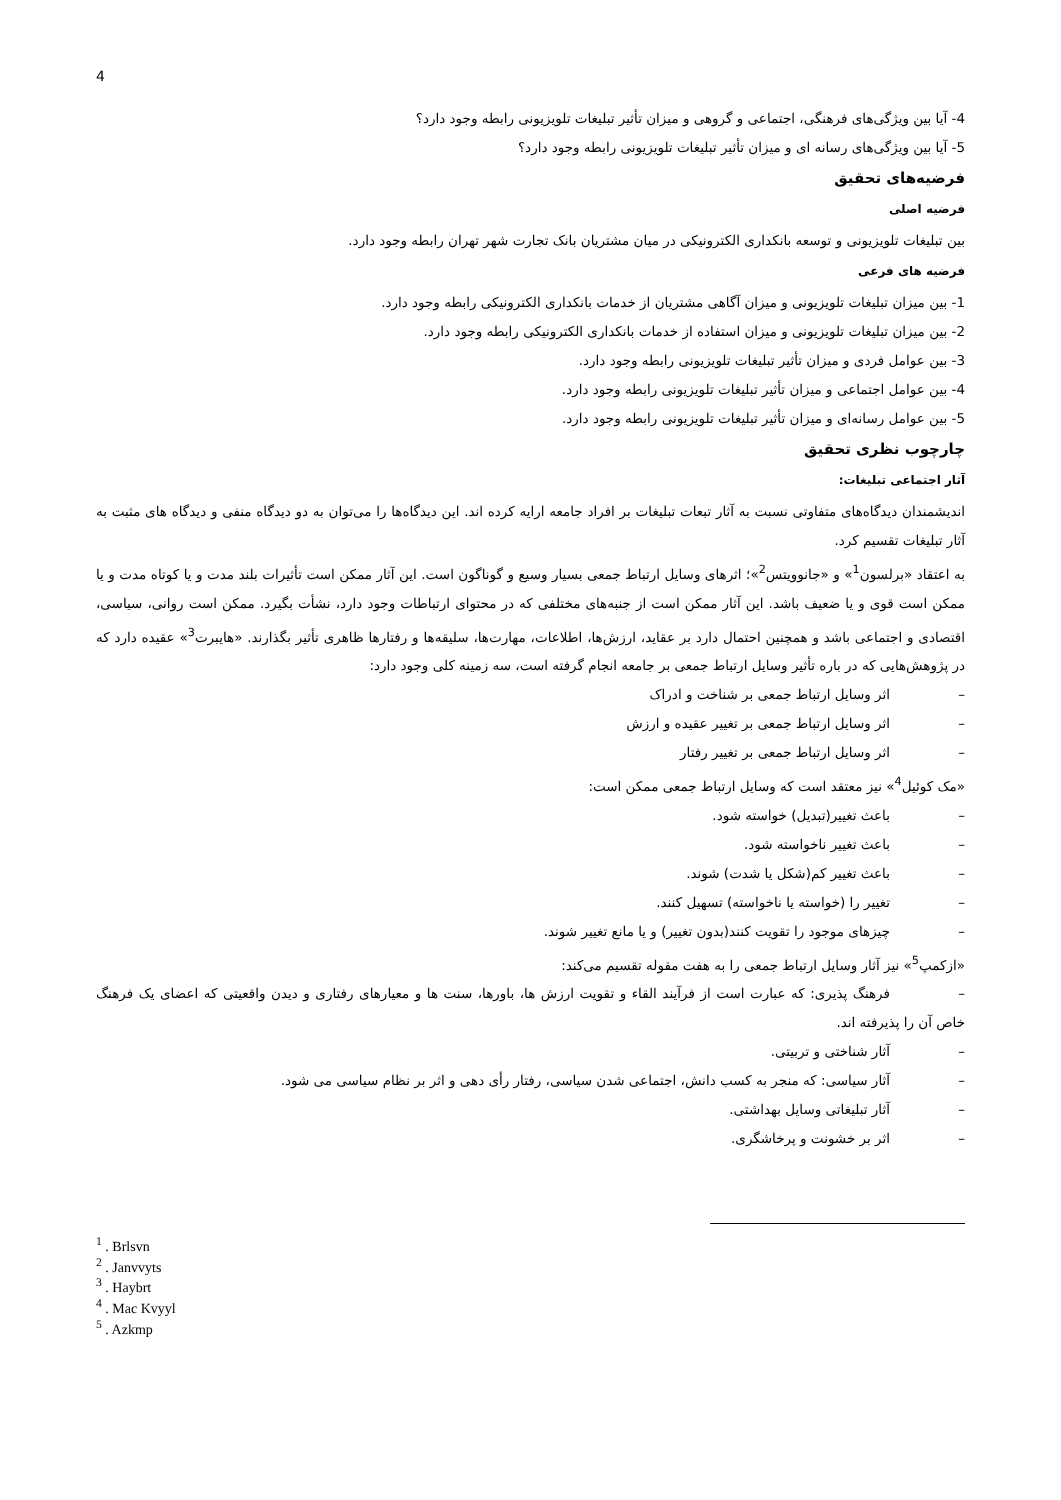4
4- آیا بین ویژگی‌های فرهنگی، اجتماعی و گروهی و میزان تأثیر تبلیغات تلویزیونی رابطه وجود دارد؟
5- آیا بین ویژگی‌های رسانه ای و میزان تأثیر تبلیغات تلویزیونی رابطه وجود دارد؟
فرضیه‌های تحقیق
فرضیه اصلی
بین تبلیغات تلویزیونی و توسعه بانکداری الکترونیکی در میان مشتریان بانک تجارت شهر تهران رابطه وجود دارد.
فرضیه های فرعی
1- بین میزان تبلیغات تلویزیونی و میزان آگاهی مشتریان از خدمات بانکداری الکترونیکی رابطه وجود دارد.
2- بین میزان تبلیغات تلویزیونی و میزان استفاده از خدمات بانکداری الکترونیکی رابطه وجود دارد.
3- بین عوامل فردی و میزان تأثیر تبلیغات تلویزیونی رابطه وجود دارد.
4- بین عوامل اجتماعی و میزان تأثیر تبلیغات تلویزیونی رابطه وجود دارد.
5- بین عوامل رسانه‌ای و میزان تأثیر تبلیغات تلویزیونی رابطه وجود دارد.
چارچوب نظری تحقیق
آثار اجتماعی تبلیغات:
اندیشمندان دیدگاه‌های متفاوتی نسبت به آثار تبعات تبلیغات بر افراد جامعه ارایه کرده اند. این دیدگاه‌ها را می‌توان به دو دیدگاه منفی و دیدگاه های مثبت به آثار تبلیغات تقسیم کرد.
به اعتقاد «برلسون<sup>1</sup>» و «جانوویتس<sup>2</sup>»؛ اثرهای وسایل ارتباط جمعی بسیار وسیع و گوناگون است. این آثار ممکن است تأثیرات بلند مدت و یا کوتاه مدت و یا ممکن است قوی و یا ضعیف باشد. این آثار ممکن است از جنبه‌های مختلفی که در محتوای ارتباطات وجود دارد، نشأت بگیرد. ممکن است روانی، سیاسی، اقتصادی و اجتماعی باشد و همچنین احتمال دارد بر عقاید، ارزش‌ها، اطلاعات، مهارت‌ها، سلیقه‌ها و رفتارها ظاهری تأثیر بگذارند. «هایبرت<sup>3</sup>» عقیده دارد که در پژوهش‌هایی که در باره تأثیر وسایل ارتباط جمعی بر جامعه انجام گرفته است، سه زمینه کلی وجود دارد:
– اثر وسایل ارتباط جمعی بر شناخت و ادراک
– اثر وسایل ارتباط جمعی بر تغییر عقیده و ارزش
– اثر وسایل ارتباط جمعی بر تغییر رفتار
«مک کوئیل<sup>4</sup>» نیز معتقد است که وسایل ارتباط جمعی ممکن است:
– باعث تغییر(تبدیل) خواسته شود.
– باعث تغییر ناخواسته شود.
– باعث تغییر کم(شکل یا شدت) شوند.
– تغییر را (خواسته یا ناخواسته) تسهیل کنند.
– چیزهای موجود را تقویت کنند(بدون تغییر) و یا مانع تغییر شوند.
«ازکمپ<sup>5</sup>» نیز آثار وسایل ارتباط جمعی را به هفت مقوله تقسیم می‌کند:
– فرهنگ پذیری: که عبارت است از فرآیند القاء و تقویت ارزش ها، باورها، سنت ها و معیارهای رفتاری و دیدن واقعیتی که اعضای یک فرهنگ خاص آن را پذیرفته اند.
– آثار شناختی و تربیتی.
– آثار سیاسی: که منجر به کسب دانش، اجتماعی شدن سیاسی، رفتار رأی دهی و اثر بر نظام سیاسی می شود.
– آثار تبلیغاتی وسایل بهداشتی.
– اثر بر خشونت و پرخاشگری.
<sup>1</sup> . Brlsvn
<sup>2</sup> . Janvvyts
<sup>3</sup> . Haybrt
<sup>4</sup> . Mac Kvyyl
<sup>5</sup> . Azkmp